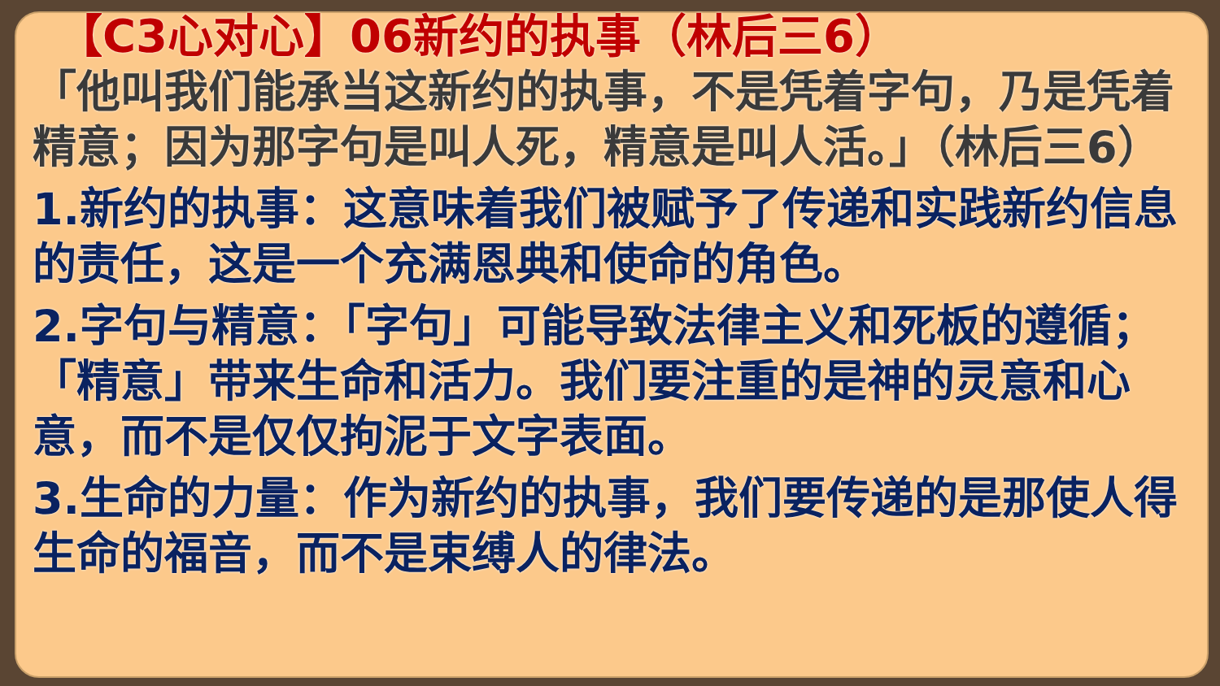【C3心对心】06新约的执事（林后三6）
「他叫我们能承当这新约的执事，不是凭着字句，乃是凭着精意；因为那字句是叫人死，精意是叫人活。」（林后三6）
1.新约的执事：这意味着我们被赋予了传递和实践新约信息的责任，这是一个充满恩典和使命的角色。
2.字句与精意：「字句」可能导致法律主义和死板的遵循；「精意」带来生命和活力。我们要注重的是神的灵意和心意，而不是仅仅拘泥于文字表面。
3.生命的力量：作为新约的执事，我们要传递的是那使人得生命的福音，而不是束缚人的律法。